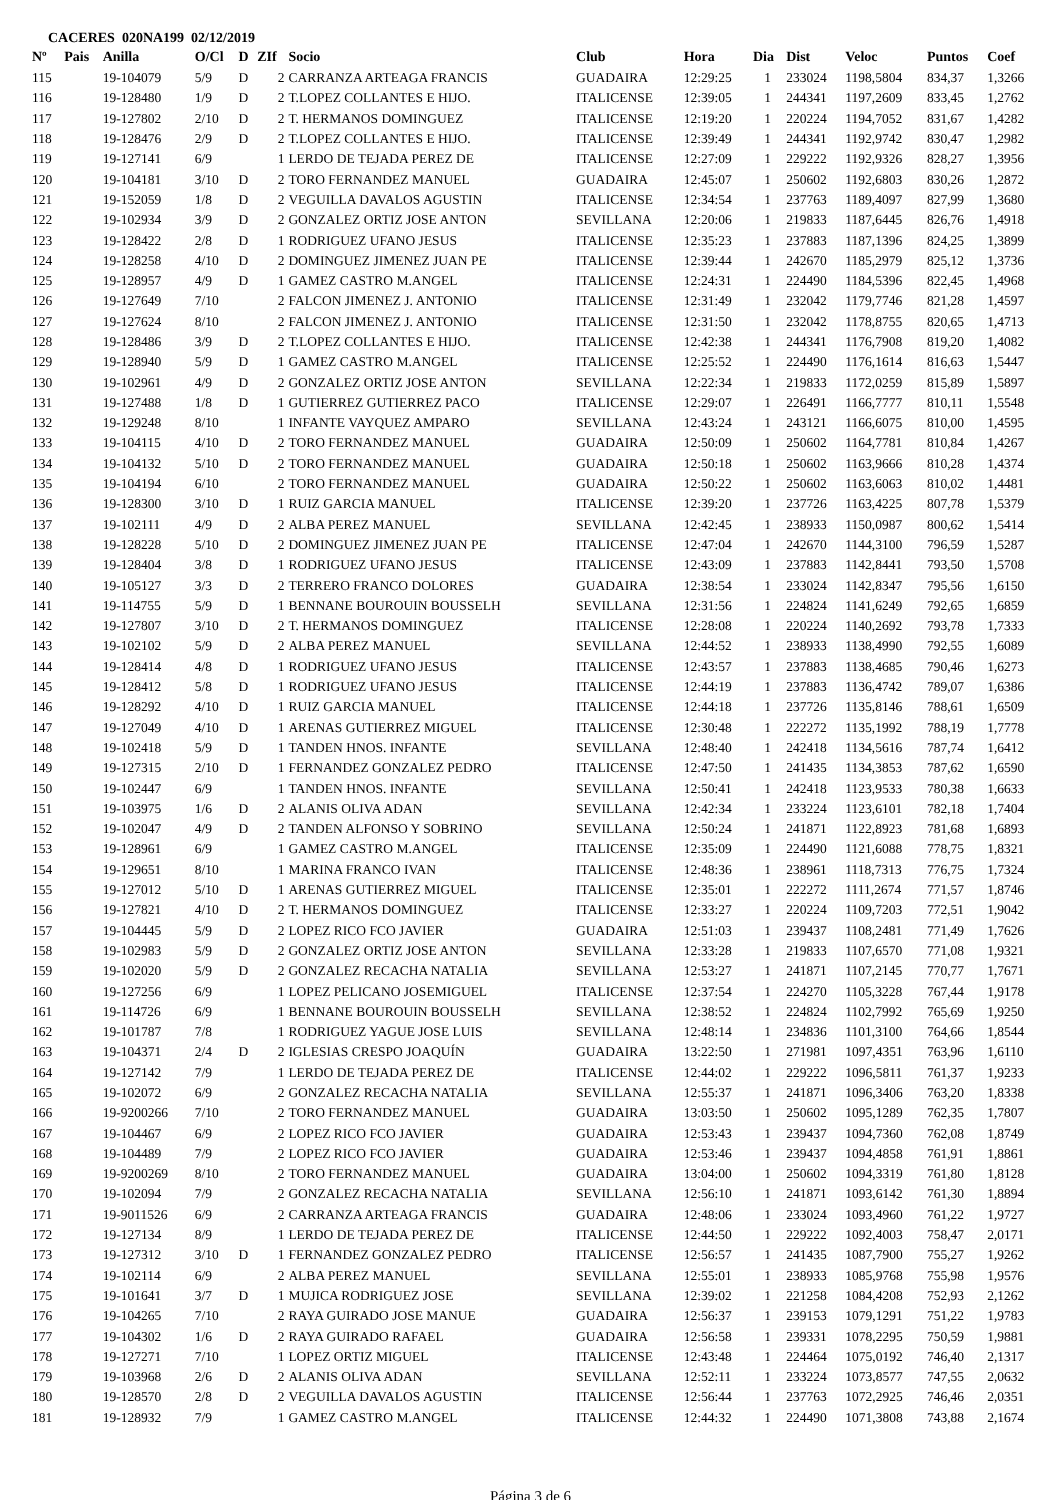CACERES 020NA199 02/12/2019
| Nº | Pais | Anilla | O/Cl | D | ZIf | Socio | Club | Hora | Dia | Dist | Veloc | Puntos | Coef |
| --- | --- | --- | --- | --- | --- | --- | --- | --- | --- | --- | --- | --- | --- |
| 115 | | 19-104079 | 5/9 | D | 2 | CARRANZA ARTEAGA FRANCIS | GUADAIRA | 12:29:25 | 1 | 233024 | 1198,5804 | 834,37 | 1,3266 |
| 116 | | 19-128480 | 1/9 | D | 2 | T.LOPEZ COLLANTES E HIJO. | ITALICENSE | 12:39:05 | 1 | 244341 | 1197,2609 | 833,45 | 1,2762 |
| 117 | | 19-127802 | 2/10 | D | 2 | T. HERMANOS DOMINGUEZ | ITALICENSE | 12:19:20 | 1 | 220224 | 1194,7052 | 831,67 | 1,4282 |
| 118 | | 19-128476 | 2/9 | D | 2 | T.LOPEZ COLLANTES E HIJO. | ITALICENSE | 12:39:49 | 1 | 244341 | 1192,9742 | 830,47 | 1,2982 |
| 119 | | 19-127141 | 6/9 | | 1 | LERDO DE TEJADA PEREZ DE | ITALICENSE | 12:27:09 | 1 | 229222 | 1192,9326 | 828,27 | 1,3956 |
| 120 | | 19-104181 | 3/10 | D | 2 | TORO FERNANDEZ MANUEL | GUADAIRA | 12:45:07 | 1 | 250602 | 1192,6803 | 830,26 | 1,2872 |
| 121 | | 19-152059 | 1/8 | D | 2 | VEGUILLA DAVALOS AGUSTIN | ITALICENSE | 12:34:54 | 1 | 237763 | 1189,4097 | 827,99 | 1,3680 |
| 122 | | 19-102934 | 3/9 | D | 2 | GONZALEZ ORTIZ JOSE ANTON | SEVILLANA | 12:20:06 | 1 | 219833 | 1187,6445 | 826,76 | 1,4918 |
| 123 | | 19-128422 | 2/8 | D | 1 | RODRIGUEZ UFANO JESUS | ITALICENSE | 12:35:23 | 1 | 237883 | 1187,1396 | 824,25 | 1,3899 |
| 124 | | 19-128258 | 4/10 | D | 2 | DOMINGUEZ JIMENEZ JUAN PE | ITALICENSE | 12:39:44 | 1 | 242670 | 1185,2979 | 825,12 | 1,3736 |
| 125 | | 19-128957 | 4/9 | D | 1 | GAMEZ CASTRO M.ANGEL | ITALICENSE | 12:24:31 | 1 | 224490 | 1184,5396 | 822,45 | 1,4968 |
| 126 | | 19-127649 | 7/10 | | 2 | FALCON JIMENEZ J. ANTONIO | ITALICENSE | 12:31:49 | 1 | 232042 | 1179,7746 | 821,28 | 1,4597 |
| 127 | | 19-127624 | 8/10 | | 2 | FALCON JIMENEZ J. ANTONIO | ITALICENSE | 12:31:50 | 1 | 232042 | 1178,8755 | 820,65 | 1,4713 |
| 128 | | 19-128486 | 3/9 | D | 2 | T.LOPEZ COLLANTES E HIJO. | ITALICENSE | 12:42:38 | 1 | 244341 | 1176,7908 | 819,20 | 1,4082 |
| 129 | | 19-128940 | 5/9 | D | 1 | GAMEZ CASTRO M.ANGEL | ITALICENSE | 12:25:52 | 1 | 224490 | 1176,1614 | 816,63 | 1,5447 |
| 130 | | 19-102961 | 4/9 | D | 2 | GONZALEZ ORTIZ JOSE ANTON | SEVILLANA | 12:22:34 | 1 | 219833 | 1172,0259 | 815,89 | 1,5897 |
| 131 | | 19-127488 | 1/8 | D | 1 | GUTIERREZ GUTIERREZ PACO | ITALICENSE | 12:29:07 | 1 | 226491 | 1166,7777 | 810,11 | 1,5548 |
| 132 | | 19-129248 | 8/10 | | 1 | INFANTE VAYQUEZ AMPARO | SEVILLANA | 12:43:24 | 1 | 243121 | 1166,6075 | 810,00 | 1,4595 |
| 133 | | 19-104115 | 4/10 | D | 2 | TORO FERNANDEZ MANUEL | GUADAIRA | 12:50:09 | 1 | 250602 | 1164,7781 | 810,84 | 1,4267 |
| 134 | | 19-104132 | 5/10 | D | 2 | TORO FERNANDEZ MANUEL | GUADAIRA | 12:50:18 | 1 | 250602 | 1163,9666 | 810,28 | 1,4374 |
| 135 | | 19-104194 | 6/10 | | 2 | TORO FERNANDEZ MANUEL | GUADAIRA | 12:50:22 | 1 | 250602 | 1163,6063 | 810,02 | 1,4481 |
| 136 | | 19-128300 | 3/10 | D | 1 | RUIZ GARCIA MANUEL | ITALICENSE | 12:39:20 | 1 | 237726 | 1163,4225 | 807,78 | 1,5379 |
| 137 | | 19-102111 | 4/9 | D | 2 | ALBA PEREZ MANUEL | SEVILLANA | 12:42:45 | 1 | 238933 | 1150,0987 | 800,62 | 1,5414 |
| 138 | | 19-128228 | 5/10 | D | 2 | DOMINGUEZ JIMENEZ JUAN PE | ITALICENSE | 12:47:04 | 1 | 242670 | 1144,3100 | 796,59 | 1,5287 |
| 139 | | 19-128404 | 3/8 | D | 1 | RODRIGUEZ UFANO JESUS | ITALICENSE | 12:43:09 | 1 | 237883 | 1142,8441 | 793,50 | 1,5708 |
| 140 | | 19-105127 | 3/3 | D | 2 | TERRERO FRANCO DOLORES | GUADAIRA | 12:38:54 | 1 | 233024 | 1142,8347 | 795,56 | 1,6150 |
| 141 | | 19-114755 | 5/9 | D | 1 | BENNANE BOUROUIN BOUSSELH | SEVILLANA | 12:31:56 | 1 | 224824 | 1141,6249 | 792,65 | 1,6859 |
| 142 | | 19-127807 | 3/10 | D | 2 | T. HERMANOS DOMINGUEZ | ITALICENSE | 12:28:08 | 1 | 220224 | 1140,2692 | 793,78 | 1,7333 |
| 143 | | 19-102102 | 5/9 | D | 2 | ALBA PEREZ MANUEL | SEVILLANA | 12:44:52 | 1 | 238933 | 1138,4990 | 792,55 | 1,6089 |
| 144 | | 19-128414 | 4/8 | D | 1 | RODRIGUEZ UFANO JESUS | ITALICENSE | 12:43:57 | 1 | 237883 | 1138,4685 | 790,46 | 1,6273 |
| 145 | | 19-128412 | 5/8 | D | 1 | RODRIGUEZ UFANO JESUS | ITALICENSE | 12:44:19 | 1 | 237883 | 1136,4742 | 789,07 | 1,6386 |
| 146 | | 19-128292 | 4/10 | D | 1 | RUIZ GARCIA MANUEL | ITALICENSE | 12:44:18 | 1 | 237726 | 1135,8146 | 788,61 | 1,6509 |
| 147 | | 19-127049 | 4/10 | D | 1 | ARENAS GUTIERREZ MIGUEL | ITALICENSE | 12:30:48 | 1 | 222272 | 1135,1992 | 788,19 | 1,7778 |
| 148 | | 19-102418 | 5/9 | D | 1 | TANDEN HNOS. INFANTE | SEVILLANA | 12:48:40 | 1 | 242418 | 1134,5616 | 787,74 | 1,6412 |
| 149 | | 19-127315 | 2/10 | D | 1 | FERNANDEZ GONZALEZ PEDRO | ITALICENSE | 12:47:50 | 1 | 241435 | 1134,3853 | 787,62 | 1,6590 |
| 150 | | 19-102447 | 6/9 | | 1 | TANDEN HNOS. INFANTE | SEVILLANA | 12:50:41 | 1 | 242418 | 1123,9533 | 780,38 | 1,6633 |
| 151 | | 19-103975 | 1/6 | D | 2 | ALANIS OLIVA ADAN | SEVILLANA | 12:42:34 | 1 | 233224 | 1123,6101 | 782,18 | 1,7404 |
| 152 | | 19-102047 | 4/9 | D | 2 | TANDEN ALFONSO Y SOBRINO | SEVILLANA | 12:50:24 | 1 | 241871 | 1122,8923 | 781,68 | 1,6893 |
| 153 | | 19-128961 | 6/9 | | 1 | GAMEZ CASTRO M.ANGEL | ITALICENSE | 12:35:09 | 1 | 224490 | 1121,6088 | 778,75 | 1,8321 |
| 154 | | 19-129651 | 8/10 | | 1 | MARINA FRANCO IVAN | ITALICENSE | 12:48:36 | 1 | 238961 | 1118,7313 | 776,75 | 1,7324 |
| 155 | | 19-127012 | 5/10 | D | 1 | ARENAS GUTIERREZ MIGUEL | ITALICENSE | 12:35:01 | 1 | 222272 | 1111,2674 | 771,57 | 1,8746 |
| 156 | | 19-127821 | 4/10 | D | 2 | T. HERMANOS DOMINGUEZ | ITALICENSE | 12:33:27 | 1 | 220224 | 1109,7203 | 772,51 | 1,9042 |
| 157 | | 19-104445 | 5/9 | D | 2 | LOPEZ RICO FCO JAVIER | GUADAIRA | 12:51:03 | 1 | 239437 | 1108,2481 | 771,49 | 1,7626 |
| 158 | | 19-102983 | 5/9 | D | 2 | GONZALEZ ORTIZ JOSE ANTON | SEVILLANA | 12:33:28 | 1 | 219833 | 1107,6570 | 771,08 | 1,9321 |
| 159 | | 19-102020 | 5/9 | D | 2 | GONZALEZ RECACHA NATALIA | SEVILLANA | 12:53:27 | 1 | 241871 | 1107,2145 | 770,77 | 1,7671 |
| 160 | | 19-127256 | 6/9 | | 1 | LOPEZ PELICANO JOSEMIGUEL | ITALICENSE | 12:37:54 | 1 | 224270 | 1105,3228 | 767,44 | 1,9178 |
| 161 | | 19-114726 | 6/9 | | 1 | BENNANE BOUROUIN BOUSSELH | SEVILLANA | 12:38:52 | 1 | 224824 | 1102,7992 | 765,69 | 1,9250 |
| 162 | | 19-101787 | 7/8 | | 1 | RODRIGUEZ YAGUE JOSE LUIS | SEVILLANA | 12:48:14 | 1 | 234836 | 1101,3100 | 764,66 | 1,8544 |
| 163 | | 19-104371 | 2/4 | D | 2 | IGLESIAS CRESPO JOAQUÍN | GUADAIRA | 13:22:50 | 1 | 271981 | 1097,4351 | 763,96 | 1,6110 |
| 164 | | 19-127142 | 7/9 | | 1 | LERDO DE TEJADA PEREZ DE | ITALICENSE | 12:44:02 | 1 | 229222 | 1096,5811 | 761,37 | 1,9233 |
| 165 | | 19-102072 | 6/9 | | 2 | GONZALEZ RECACHA NATALIA | SEVILLANA | 12:55:37 | 1 | 241871 | 1096,3406 | 763,20 | 1,8338 |
| 166 | | 19-9200266 | 7/10 | | 2 | TORO FERNANDEZ MANUEL | GUADAIRA | 13:03:50 | 1 | 250602 | 1095,1289 | 762,35 | 1,7807 |
| 167 | | 19-104467 | 6/9 | | 2 | LOPEZ RICO FCO JAVIER | GUADAIRA | 12:53:43 | 1 | 239437 | 1094,7360 | 762,08 | 1,8749 |
| 168 | | 19-104489 | 7/9 | | 2 | LOPEZ RICO FCO JAVIER | GUADAIRA | 12:53:46 | 1 | 239437 | 1094,4858 | 761,91 | 1,8861 |
| 169 | | 19-9200269 | 8/10 | | 2 | TORO FERNANDEZ MANUEL | GUADAIRA | 13:04:00 | 1 | 250602 | 1094,3319 | 761,80 | 1,8128 |
| 170 | | 19-102094 | 7/9 | | 2 | GONZALEZ RECACHA NATALIA | SEVILLANA | 12:56:10 | 1 | 241871 | 1093,6142 | 761,30 | 1,8894 |
| 171 | | 19-9011526 | 6/9 | | 2 | CARRANZA ARTEAGA FRANCIS | GUADAIRA | 12:48:06 | 1 | 233024 | 1093,4960 | 761,22 | 1,9727 |
| 172 | | 19-127134 | 8/9 | | 1 | LERDO DE TEJADA PEREZ DE | ITALICENSE | 12:44:50 | 1 | 229222 | 1092,4003 | 758,47 | 2,0171 |
| 173 | | 19-127312 | 3/10 | D | 1 | FERNANDEZ GONZALEZ PEDRO | ITALICENSE | 12:56:57 | 1 | 241435 | 1087,7900 | 755,27 | 1,9262 |
| 174 | | 19-102114 | 6/9 | | 2 | ALBA PEREZ MANUEL | SEVILLANA | 12:55:01 | 1 | 238933 | 1085,9768 | 755,98 | 1,9576 |
| 175 | | 19-101641 | 3/7 | D | 1 | MUJICA RODRIGUEZ JOSE | SEVILLANA | 12:39:02 | 1 | 221258 | 1084,4208 | 752,93 | 2,1262 |
| 176 | | 19-104265 | 7/10 | | 2 | RAYA GUIRADO JOSE MANUE | GUADAIRA | 12:56:37 | 1 | 239153 | 1079,1291 | 751,22 | 1,9783 |
| 177 | | 19-104302 | 1/6 | D | 2 | RAYA GUIRADO RAFAEL | GUADAIRA | 12:56:58 | 1 | 239331 | 1078,2295 | 750,59 | 1,9881 |
| 178 | | 19-127271 | 7/10 | | 1 | LOPEZ ORTIZ MIGUEL | ITALICENSE | 12:43:48 | 1 | 224464 | 1075,0192 | 746,40 | 2,1317 |
| 179 | | 19-103968 | 2/6 | D | 2 | ALANIS OLIVA ADAN | SEVILLANA | 12:52:11 | 1 | 233224 | 1073,8577 | 747,55 | 2,0632 |
| 180 | | 19-128570 | 2/8 | D | 2 | VEGUILLA DAVALOS AGUSTIN | ITALICENSE | 12:56:44 | 1 | 237763 | 1072,2925 | 746,46 | 2,0351 |
| 181 | | 19-128932 | 7/9 | | 1 | GAMEZ CASTRO M.ANGEL | ITALICENSE | 12:44:32 | 1 | 224490 | 1071,3808 | 743,88 | 2,1674 |
Página 3 de 6